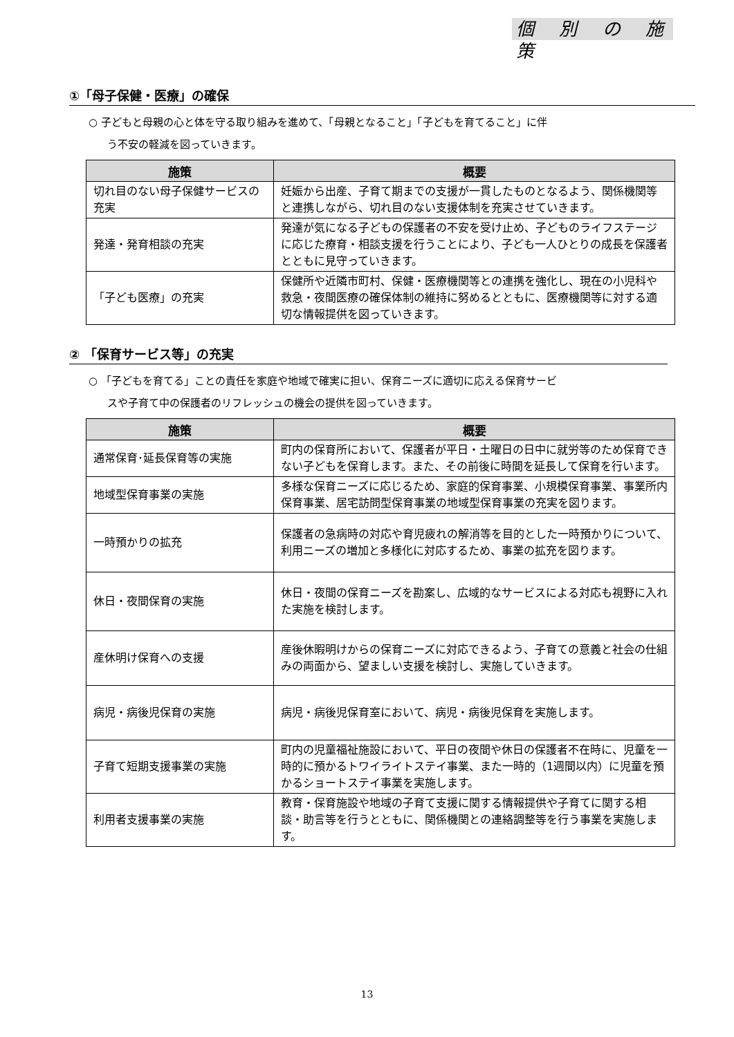個 別 の 施 策
①「母子保健・医療」の確保
○ 子どもと母親の心と体を守る取り組みを進めて、「母親となること」「子どもを育てること」に伴
う不安の軽減を図っていきます。
| 施策 | 概要 |
| --- | --- |
| 切れ目のない母子保健サービスの充実 | 妊娠から出産、子育て期までの支援が一貫したものとなるよう、関係機関等と連携しながら、切れ目のない支援体制を充実させていきます。 |
| 発達・発育相談の充実 | 発達が気になる子どもの保護者の不安を受け止め、子どものライフステージに応じた療育・相談支援を行うことにより、子ども一人ひとりの成長を保護者とともに見守っていきます。 |
| 「子ども医療」の充実 | 保健所や近隣市町村、保健・医療機関等との連携を強化し、現在の小児科や救急・夜間医療の確保体制の維持に努めるとともに、医療機関等に対する適切な情報提供を図っていきます。 |
② 「保育サービス等」の充実
○ 「子どもを育てる」ことの責任を家庭や地域で確実に担い、保育ニーズに適切に応える保育サービ
スや子育て中の保護者のリフレッシュの機会の提供を図っていきます。
| 施策 | 概要 |
| --- | --- |
| 通常保育･延長保育等の実施 | 町内の保育所において、保護者が平日・土曜日の日中に就労等のため保育できない子どもを保育します。また、その前後に時間を延長して保育を行います。 |
| 地域型保育事業の実施 | 多様な保育ニーズに応じるため、家庭的保育事業、小規模保育事業、事業所内保育事業、居宅訪問型保育事業の地域型保育事業の充実を図ります。 |
| 一時預かりの拡充 | 保護者の急病時の対応や育児疲れの解消等を目的とした一時預かりについて、利用ニーズの増加と多様化に対応するため、事業の拡充を図ります。 |
| 休日・夜間保育の実施 | 休日・夜間の保育ニーズを勘案し、広域的なサービスによる対応も視野に入れた実施を検討します。 |
| 産休明け保育への支援 | 産後休暇明けからの保育ニーズに対応できるよう、子育ての意義と社会の仕組みの両面から、望ましい支援を検討し、実施していきます。 |
| 病児・病後児保育の実施 | 病児・病後児保育室において、病児・病後児保育を実施します。 |
| 子育て短期支援事業の実施 | 町内の児童福祉施設において、平日の夜間や休日の保護者不在時に、児童を一時的に預かるトワイライトステイ事業、また一時的（1週間以内）に児童を預かるショートステイ事業を実施します。 |
| 利用者支援事業の実施 | 教育・保育施設や地域の子育て支援に関する情報提供や子育てに関する相談・助言等を行うとともに、関係機関との連絡調整等を行う事業を実施します。 |
13